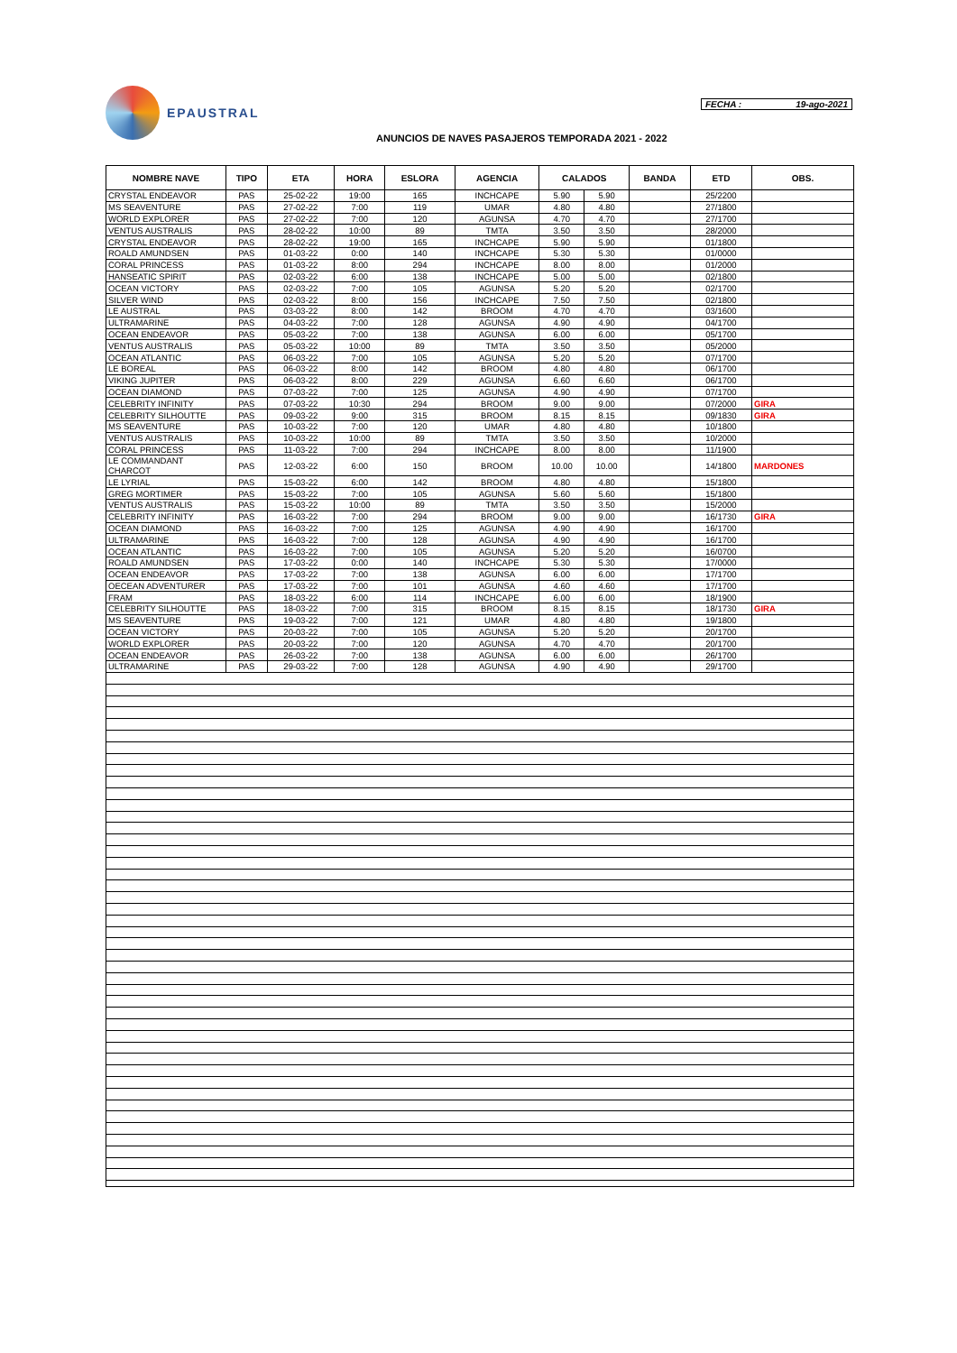EPAUSTRAL
FECHA : 19-ago-2021
ANUNCIOS DE NAVES PASAJEROS TEMPORADA 2021 - 2022
| NOMBRE NAVE | TIPO | ETA | HORA | ESLORA | AGENCIA | CALADOS | | BANDA | ETD | OBS. |
| --- | --- | --- | --- | --- | --- | --- | --- | --- | --- | --- |
| CRYSTAL ENDEAVOR | PAS | 25-02-22 | 19:00 | 165 | INCHCAPE | 5.90 | 5.90 | | 25/2200 | |
| MS SEAVENTURE | PAS | 27-02-22 | 7:00 | 119 | UMAR | 4.80 | 4.80 | | 27/1800 | |
| WORLD EXPLORER | PAS | 27-02-22 | 7:00 | 120 | AGUNSA | 4.70 | 4.70 | | 27/1700 | |
| VENTUS AUSTRALIS | PAS | 28-02-22 | 10:00 | 89 | TMTA | 3.50 | 3.50 | | 28/2000 | |
| CRYSTAL ENDEAVOR | PAS | 28-02-22 | 19:00 | 165 | INCHCAPE | 5.90 | 5.90 | | 01/1800 | |
| ROALD AMUNDSEN | PAS | 01-03-22 | 0:00 | 140 | INCHCAPE | 5.30 | 5.30 | | 01/0000 | |
| CORAL PRINCESS | PAS | 01-03-22 | 8:00 | 294 | INCHCAPE | 8.00 | 8.00 | | 01/2000 | |
| HANSEATIC SPIRIT | PAS | 02-03-22 | 6:00 | 138 | INCHCAPE | 5.00 | 5.00 | | 02/1800 | |
| OCEAN VICTORY | PAS | 02-03-22 | 7:00 | 105 | AGUNSA | 5.20 | 5.20 | | 02/1700 | |
| SILVER WIND | PAS | 02-03-22 | 8:00 | 156 | INCHCAPE | 7.50 | 7.50 | | 02/1800 | |
| LE AUSTRAL | PAS | 03-03-22 | 8:00 | 142 | BROOM | 4.70 | 4.70 | | 03/1600 | |
| ULTRAMARINE | PAS | 04-03-22 | 7:00 | 128 | AGUNSA | 4.90 | 4.90 | | 04/1700 | |
| OCEAN ENDEAVOR | PAS | 05-03-22 | 7:00 | 138 | AGUNSA | 6.00 | 6.00 | | 05/1700 | |
| VENTUS AUSTRALIS | PAS | 05-03-22 | 10:00 | 89 | TMTA | 3.50 | 3.50 | | 05/2000 | |
| OCEAN ATLANTIC | PAS | 06-03-22 | 7:00 | 105 | AGUNSA | 5.20 | 5.20 | | 07/1700 | |
| LE BOREAL | PAS | 06-03-22 | 8:00 | 142 | BROOM | 4.80 | 4.80 | | 06/1700 | |
| VIKING JUPITER | PAS | 06-03-22 | 8:00 | 229 | AGUNSA | 6.60 | 6.60 | | 06/1700 | |
| OCEAN DIAMOND | PAS | 07-03-22 | 7:00 | 125 | AGUNSA | 4.90 | 4.90 | | 07/1700 | |
| CELEBRITY INFINITY | PAS | 07-03-22 | 10:30 | 294 | BROOM | 9.00 | 9.00 | | 07/2000 | GIRA |
| CELEBRITY SILHOUTTE | PAS | 09-03-22 | 9:00 | 315 | BROOM | 8.15 | 8.15 | | 09/1830 | GIRA |
| MS SEAVENTURE | PAS | 10-03-22 | 7:00 | 120 | UMAR | 4.80 | 4.80 | | 10/1800 | |
| VENTUS AUSTRALIS | PAS | 10-03-22 | 10:00 | 89 | TMTA | 3.50 | 3.50 | | 10/2000 | |
| CORAL PRINCESS | PAS | 11-03-22 | 7:00 | 294 | INCHCAPE | 8.00 | 8.00 | | 11/1900 | |
| LE COMMANDANT CHARCOT | PAS | 12-03-22 | 6:00 | 150 | BROOM | 10.00 | 10.00 | | 14/1800 | MARDONES |
| LE LYRIAL | PAS | 15-03-22 | 6:00 | 142 | BROOM | 4.80 | 4.80 | | 15/1800 | |
| GREG MORTIMER | PAS | 15-03-22 | 7:00 | 105 | AGUNSA | 5.60 | 5.60 | | 15/1800 | |
| VENTUS AUSTRALIS | PAS | 15-03-22 | 10:00 | 89 | TMTA | 3.50 | 3.50 | | 15/2000 | |
| CELEBRITY INFINITY | PAS | 16-03-22 | 7:00 | 294 | BROOM | 9.00 | 9.00 | | 16/1730 | GIRA |
| OCEAN DIAMOND | PAS | 16-03-22 | 7:00 | 125 | AGUNSA | 4.90 | 4.90 | | 16/1700 | |
| ULTRAMARINE | PAS | 16-03-22 | 7:00 | 128 | AGUNSA | 4.90 | 4.90 | | 16/1700 | |
| OCEAN ATLANTIC | PAS | 16-03-22 | 7:00 | 105 | AGUNSA | 5.20 | 5.20 | | 16/0700 | |
| ROALD AMUNDSEN | PAS | 17-03-22 | 0:00 | 140 | INCHCAPE | 5.30 | 5.30 | | 17/0000 | |
| OCEAN ENDEAVOR | PAS | 17-03-22 | 7:00 | 138 | AGUNSA | 6.00 | 6.00 | | 17/1700 | |
| OECEAN ADVENTURER | PAS | 17-03-22 | 7:00 | 101 | AGUNSA | 4.60 | 4.60 | | 17/1700 | |
| FRAM | PAS | 18-03-22 | 6:00 | 114 | INCHCAPE | 6.00 | 6.00 | | 18/1900 | |
| CELEBRITY SILHOUTTE | PAS | 18-03-22 | 7:00 | 315 | BROOM | 8.15 | 8.15 | | 18/1730 | GIRA |
| MS SEAVENTURE | PAS | 19-03-22 | 7:00 | 121 | UMAR | 4.80 | 4.80 | | 19/1800 | |
| OCEAN VICTORY | PAS | 20-03-22 | 7:00 | 105 | AGUNSA | 5.20 | 5.20 | | 20/1700 | |
| WORLD EXPLORER | PAS | 20-03-22 | 7:00 | 120 | AGUNSA | 4.70 | 4.70 | | 20/1700 | |
| OCEAN ENDEAVOR | PAS | 26-03-22 | 7:00 | 138 | AGUNSA | 6.00 | 6.00 | | 26/1700 | |
| ULTRAMARINE | PAS | 29-03-22 | 7:00 | 128 | AGUNSA | 4.90 | 4.90 | | 29/1700 | |